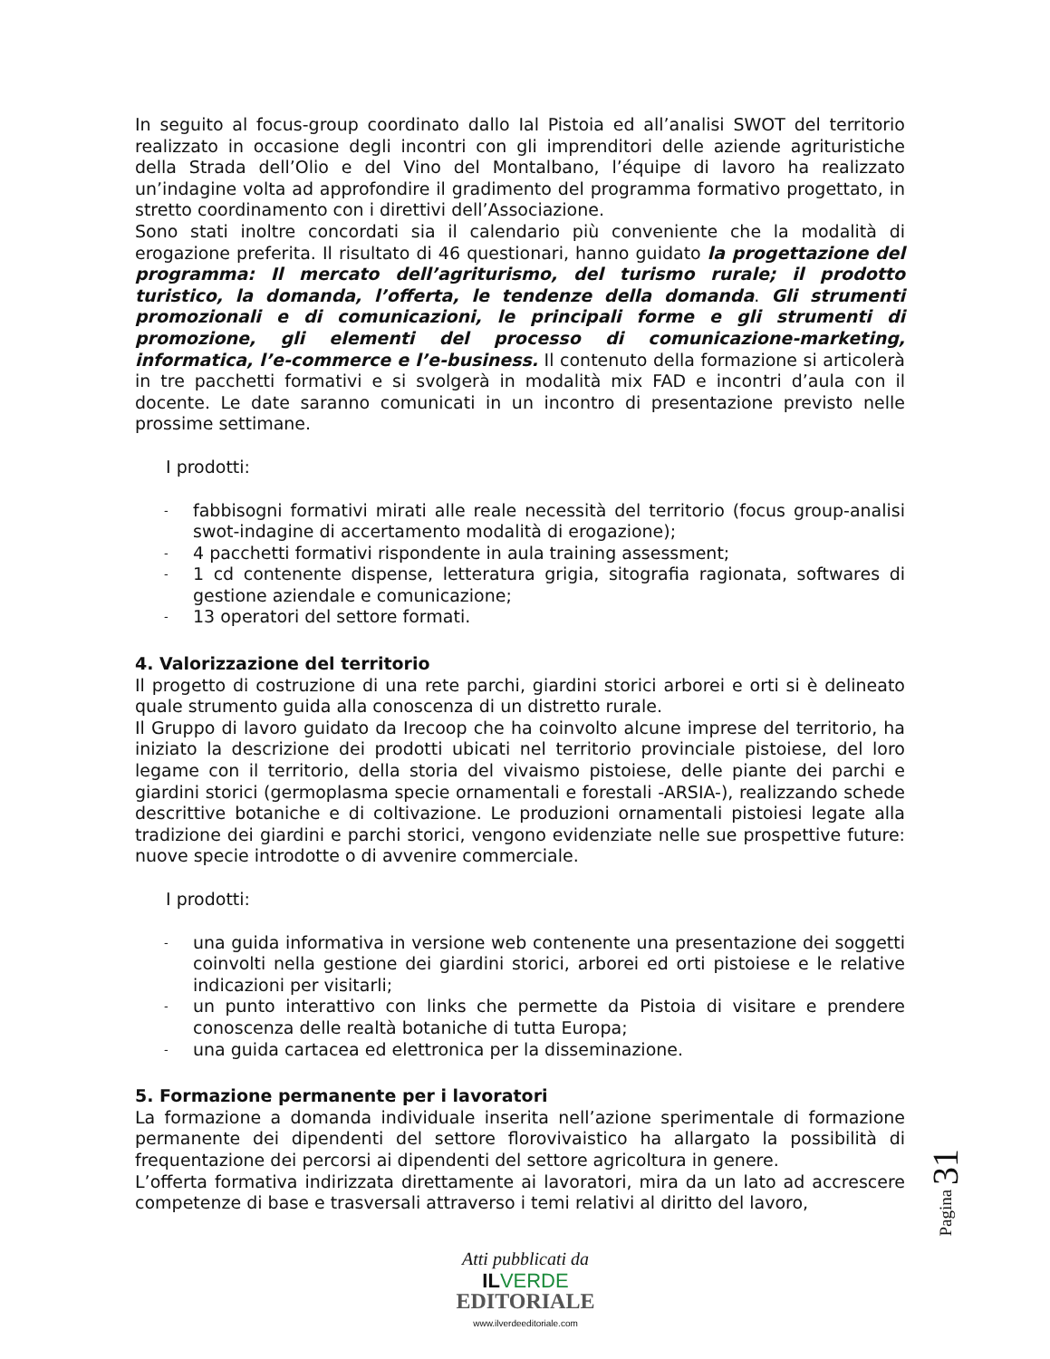In seguito al focus-group coordinato dallo Ial Pistoia ed all’analisi SWOT del territorio realizzato in occasione degli incontri con gli imprenditori delle aziende agrituristiche della Strada dell’Olio e del Vino del Montalbano, l’équipe di lavoro ha realizzato un’indagine volta ad approfondire il gradimento del programma formativo progettato, in stretto coordinamento con i direttivi dell’Associazione.
Sono stati inoltre concordati sia il calendario più conveniente che la modalità di erogazione preferita. Il risultato di 46 questionari, hanno guidato la progettazione del programma: Il mercato dell’agriturismo, del turismo rurale; il prodotto turistico, la domanda, l’offerta, le tendenze della domanda. Gli strumenti promozionali e di comunicazioni, le principali forme e gli strumenti di promozione, gli elementi del processo di comunicazione-marketing, informatica, l’e-commerce e l’e-business. Il contenuto della formazione si articolerà in tre pacchetti formativi e si svolgerà in modalità mix FAD e incontri d’aula con il docente. Le date saranno comunicati in un incontro di presentazione previsto nelle prossime settimane.
I prodotti:
- fabbisogni formativi mirati alle reale necessità del territorio (focus group-analisi swot-indagine di accertamento modalità di erogazione);
- 4 pacchetti formativi rispondente in aula training assessment;
- 1 cd contenente dispense, letteratura grigia, sitografia ragionata, softwares di gestione aziendale e comunicazione;
- 13 operatori del settore formati.
4. Valorizzazione del territorio
Il progetto di costruzione di una rete parchi, giardini storici arborei e orti si è delineato quale strumento guida alla conoscenza di un distretto rurale.
Il Gruppo di lavoro guidato da Irecoop che ha coinvolto alcune imprese del territorio, ha iniziato la descrizione dei prodotti ubicati nel territorio provinciale pistoiese, del loro legame con il territorio, della storia del vivaismo pistoiese, delle piante dei parchi e giardini storici (germoplasma specie ornamentali e forestali -ARSIA-), realizzando schede descrittive botaniche e di coltivazione. Le produzioni ornamentali pistoiesi legate alla tradizione dei giardini e parchi storici, vengono evidenziate nelle sue prospettive future: nuove specie introdotte o di avvenire commerciale.
I prodotti:
- una guida informativa in versione web contenente una presentazione dei soggetti coinvolti nella gestione dei giardini storici, arborei ed orti pistoiese e le relative indicazioni per visitarli;
- un punto interattivo con links che permette da Pistoia di visitare e prendere conoscenza delle realtà botaniche di tutta Europa;
- una guida cartacea ed elettronica per la disseminazione.
5. Formazione permanente per i lavoratori
La formazione a domanda individuale inserita nell’azione sperimentale di formazione permanente dei dipendenti del settore florovivaistico ha allargato la possibilità di frequentazione dei percorsi ai dipendenti del settore agricoltura in genere.
L’offerta formativa indirizzata direttamente ai lavoratori, mira da un lato ad accrescere competenze di base e trasversali attraverso i temi relativi al diritto del lavoro,
Pagina 31
Atti pubblicati da
IL VERDE
EDITORIALE
www.ilverdeeditoriale.com